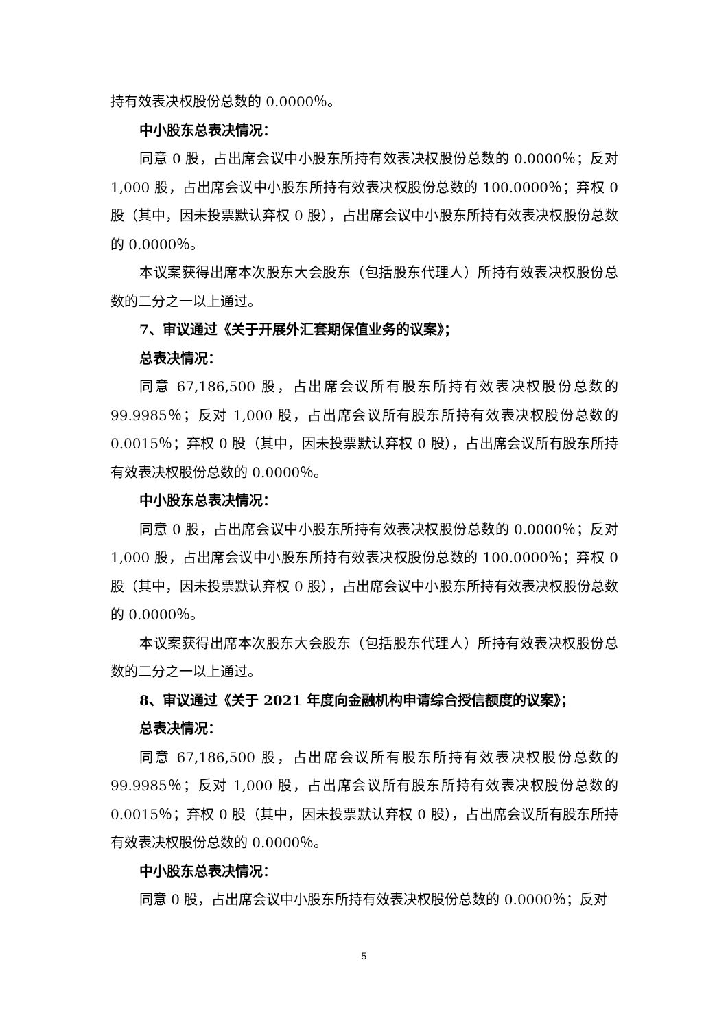持有效表决权股份总数的 0.0000％。
中小股东总表决情况：
同意 0 股，占出席会议中小股东所持有效表决权股份总数的 0.0000％；反对 1,000 股，占出席会议中小股东所持有效表决权股份总数的 100.0000％；弃权 0 股（其中，因未投票默认弃权 0 股），占出席会议中小股东所持有效表决权股份总数的 0.0000％。
本议案获得出席本次股东大会股东（包括股东代理人）所持有效表决权股份总数的二分之一以上通过。
7、审议通过《关于开展外汇套期保值业务的议案》；
总表决情况：
同意 67,186,500 股，占出席会议所有股东所持有效表决权股份总数的 99.9985％；反对 1,000 股，占出席会议所有股东所持有效表决权股份总数的 0.0015％；弃权 0 股（其中，因未投票默认弃权 0 股），占出席会议所有股东所持有效表决权股份总数的 0.0000％。
中小股东总表决情况：
同意 0 股，占出席会议中小股东所持有效表决权股份总数的 0.0000％；反对 1,000 股，占出席会议中小股东所持有效表决权股份总数的 100.0000％；弃权 0 股（其中，因未投票默认弃权 0 股），占出席会议中小股东所持有效表决权股份总数的 0.0000％。
本议案获得出席本次股东大会股东（包括股东代理人）所持有效表决权股份总数的二分之一以上通过。
8、审议通过《关于 2021 年度向金融机构申请综合授信额度的议案》；
总表决情况：
同意 67,186,500 股，占出席会议所有股东所持有效表决权股份总数的 99.9985％；反对 1,000 股，占出席会议所有股东所持有效表决权股份总数的 0.0015％；弃权 0 股（其中，因未投票默认弃权 0 股），占出席会议所有股东所持有效表决权股份总数的 0.0000％。
中小股东总表决情况：
同意 0 股，占出席会议中小股东所持有效表决权股份总数的 0.0000％；反对
5